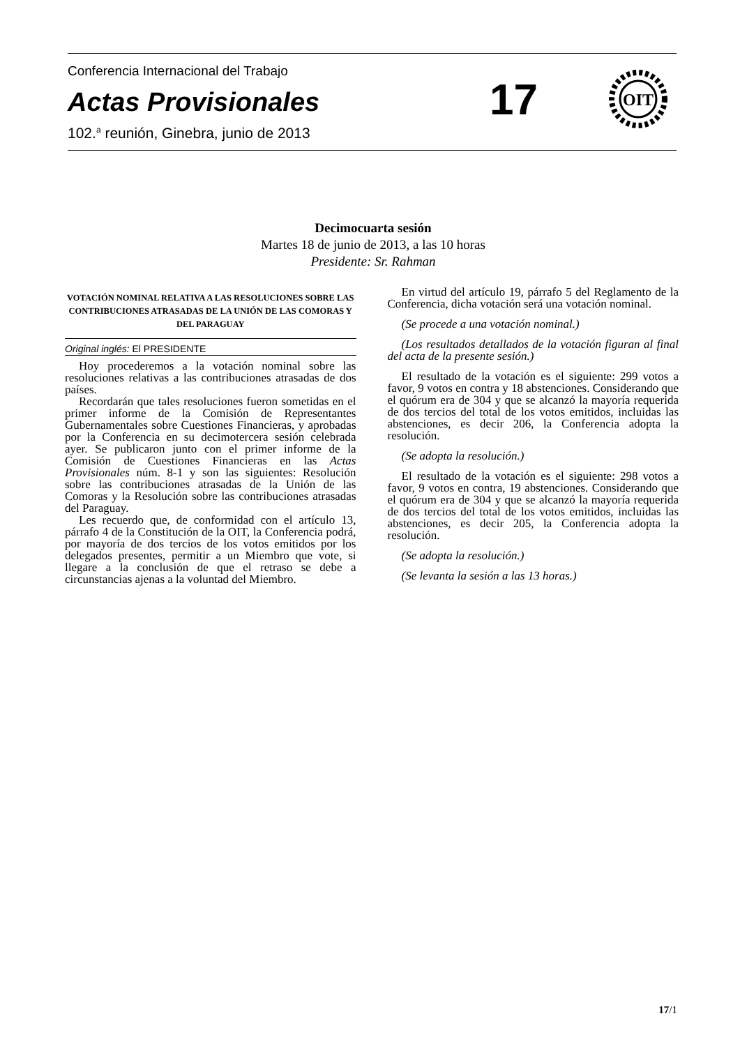Conferencia Internacional del Trabajo
Actas Provisionales
102.<sup>a</sup> reunión, Ginebra, junio de 2013
17
OIT
Decimocuarta sesión
Martes 18 de junio de 2013, a las 10 horas
Presidente: Sr. Rahman
VOTACIÓN NOMINAL RELATIVA A LAS RESOLUCIONES SOBRE LAS CONTRIBUCIONES ATRASADAS DE LA UNIÓN DE LAS COMORAS Y DEL PARAGUAY
Original inglés: El PRESIDENTE
Hoy procederemos a la votación nominal sobre las resoluciones relativas a las contribuciones atrasadas de dos países.
Recordarán que tales resoluciones fueron sometidas en el primer informe de la Comisión de Representantes Gubernamentales sobre Cuestiones Financieras, y aprobadas por la Conferencia en su decimotercera sesión celebrada ayer. Se publicaron junto con el primer informe de la Comisión de Cuestiones Financieras en las Actas Provisionales núm. 8-1 y son las siguientes: Resolución sobre las contribuciones atrasadas de la Unión de las Comoras y la Resolución sobre las contribuciones atrasadas del Paraguay.
Les recuerdo que, de conformidad con el artículo 13, párrafo 4 de la Constitución de la OIT, la Conferencia podrá, por mayoría de dos tercios de los votos emitidos por los delegados presentes, permitir a un Miembro que vote, si llegare a la conclusión de que el retraso se debe a circunstancias ajenas a la voluntad del Miembro.
En virtud del artículo 19, párrafo 5 del Reglamento de la Conferencia, dicha votación será una votación nominal.
(Se procede a una votación nominal.)
(Los resultados detallados de la votación figuran al final del acta de la presente sesión.)
El resultado de la votación es el siguiente: 299 votos a favor, 9 votos en contra y 18 abstenciones. Considerando que el quórum era de 304 y que se alcanzó la mayoría requerida de dos tercios del total de los votos emitidos, incluidas las abstenciones, es decir 206, la Conferencia adopta la resolución.
(Se adopta la resolución.)
El resultado de la votación es el siguiente: 298 votos a favor, 9 votos en contra, 19 abstenciones. Considerando que el quórum era de 304 y que se alcanzó la mayoría requerida de dos tercios del total de los votos emitidos, incluidas las abstenciones, es decir 205, la Conferencia adopta la resolución.
(Se adopta la resolución.)
(Se levanta la sesión a las 13 horas.)
17/1